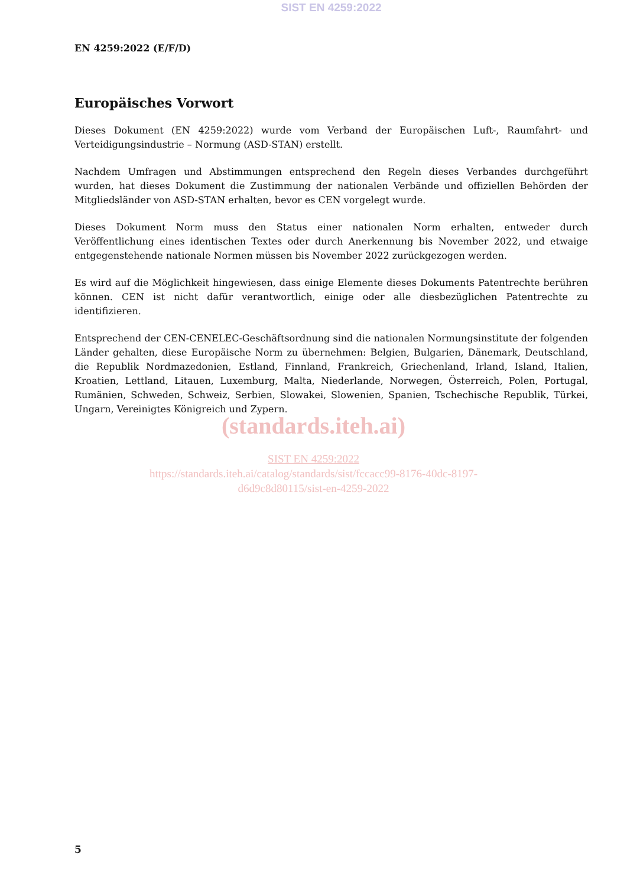SIST EN 4259:2022
EN 4259:2022 (E/F/D)
Europäisches Vorwort
Dieses Dokument (EN 4259:2022) wurde vom Verband der Europäischen Luft-, Raumfahrt- und Verteidigungsindustrie – Normung (ASD-STAN) erstellt.
Nachdem Umfragen und Abstimmungen entsprechend den Regeln dieses Verbandes durchgeführt wurden, hat dieses Dokument die Zustimmung der nationalen Verbände und offiziellen Behörden der Mitgliedsländer von ASD-STAN erhalten, bevor es CEN vorgelegt wurde.
Dieses Dokument Norm muss den Status einer nationalen Norm erhalten, entweder durch Veröffentlichung eines identischen Textes oder durch Anerkennung bis November 2022, und etwaige entgegenstehende nationale Normen müssen bis November 2022 zurückgezogen werden.
Es wird auf die Möglichkeit hingewiesen, dass einige Elemente dieses Dokuments Patentrechte berühren können. CEN ist nicht dafür verantwortlich, einige oder alle diesbezüglichen Patentrechte zu identifizieren.
Entsprechend der CEN-CENELEC-Geschäftsordnung sind die nationalen Normungsinstitute der folgenden Länder gehalten, diese Europäische Norm zu übernehmen: Belgien, Bulgarien, Dänemark, Deutschland, die Republik Nordmazedonien, Estland, Finnland, Frankreich, Griechenland, Irland, Island, Italien, Kroatien, Lettland, Litauen, Luxemburg, Malta, Niederlande, Norwegen, Österreich, Polen, Portugal, Rumänien, Schweden, Schweiz, Serbien, Slowakei, Slowenien, Spanien, Tschechische Republik, Türkei, Ungarn, Vereinigtes Königreich und Zypern.
(standards.iteh.ai)
SIST EN 4259:2022
https://standards.iteh.ai/catalog/standards/sist/fccacc99-8176-40dc-8197-
d6d9c8d80115/sist-en-4259-2022
5